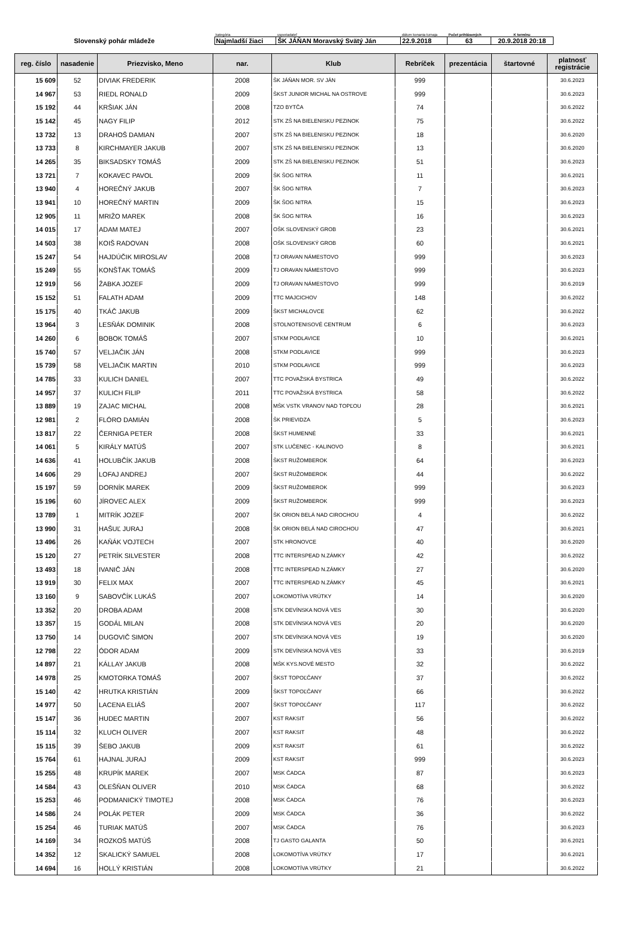| | kategória | usporiadateľ | dátum konania turnaja | Počet prihlásených | K termínu |
| Slovenský pohár mládeže | Najmladší žiaci | ŠK JÁŇAN Moravský Svätý Ján | 22.9.2018 | 63 | 20.9.2018 20:18 |
| reg. číslo | nasadenie | Priezvisko, Meno | nar. | Klub | Rebríček | prezentácia | štartovné | platnosť registrácie |
| --- | --- | --- | --- | --- | --- | --- | --- | --- |
| 15 609 | 52 | DIVIAK FREDERIK | 2008 | ŠK JÁŇAN MOR. SV JÁN | 999 | | | 30.6.2023 |
| 14 967 | 53 | RIEDL RONALD | 2009 | ŠKST JUNIOR MICHAL NA OSTROVE | 999 | | | 30.6.2023 |
| 15 192 | 44 | KRŠIAK JÁN | 2008 | TZO BYTČA | 74 | | | 30.6.2022 |
| 15 142 | 45 | NAGY FILIP | 2012 | STK ZŠ NA BIELENISKU PEZINOK | 75 | | | 30.6.2022 |
| 13 732 | 13 | DRAHOŠ DAMIAN | 2007 | STK ZŠ NA BIELENISKU PEZINOK | 18 | | | 30.6.2020 |
| 13 733 | 8 | KIRCHMAYER JAKUB | 2007 | STK ZŠ NA BIELENISKU PEZINOK | 13 | | | 30.6.2020 |
| 14 265 | 35 | BIKSADSKY TOMÁŠ | 2009 | STK ZŠ NA BIELENISKU PEZINOK | 51 | | | 30.6.2023 |
| 13 721 | 7 | KOKAVEC PAVOL | 2009 | ŠK ŠOG NITRA | 11 | | | 30.6.2021 |
| 13 940 | 4 | HOREČNÝ JAKUB | 2007 | ŠK ŠOG NITRA | 7 | | | 30.6.2023 |
| 13 941 | 10 | HOREČNÝ MARTIN | 2009 | ŠK ŠOG NITRA | 15 | | | 30.6.2023 |
| 12 905 | 11 | MRIŽO MAREK | 2008 | ŠK ŠOG NITRA | 16 | | | 30.6.2023 |
| 14 015 | 17 | ADAM MATEJ | 2007 | OŠK SLOVENSKÝ GROB | 23 | | | 30.6.2021 |
| 14 503 | 38 | KOIŠ RADOVAN | 2008 | OŠK SLOVENSKÝ GROB | 60 | | | 30.6.2021 |
| 15 247 | 54 | HAJDÚČIK MIROSLAV | 2008 | TJ ORAVAN NÁMESTOVO | 999 | | | 30.6.2023 |
| 15 249 | 55 | KONŠŤAK TOMÁŠ | 2009 | TJ ORAVAN NÁMESTOVO | 999 | | | 30.6.2023 |
| 12 919 | 56 | ŽABKA JOZEF | 2009 | TJ ORAVAN NÁMESTOVO | 999 | | | 30.6.2019 |
| 15 152 | 51 | FALATH ADAM | 2009 | TTC MAJCICHOV | 148 | | | 30.6.2022 |
| 15 175 | 40 | TKÁČ JAKUB | 2009 | ŠKST MICHALOVCE | 62 | | | 30.6.2022 |
| 13 964 | 3 | LESŇÁK DOMINIK | 2008 | STOLNOTENISOVÉ CENTRUM | 6 | | | 30.6.2023 |
| 14 260 | 6 | BOBOK TOMÁŠ | 2007 | STKM PODLAVICE | 10 | | | 30.6.2021 |
| 15 740 | 57 | VELJAČIK JÁN | 2008 | STKM PODLAVICE | 999 | | | 30.6.2023 |
| 15 739 | 58 | VELJAČIK MARTIN | 2010 | STKM PODLAVICE | 999 | | | 30.6.2023 |
| 14 785 | 33 | KULICH DANIEL | 2007 | TTC POVAŽSKÁ BYSTRICA | 49 | | | 30.6.2022 |
| 14 957 | 37 | KULICH FILIP | 2011 | TTC POVAŽSKÁ BYSTRICA | 58 | | | 30.6.2022 |
| 13 889 | 19 | ZAJAC MICHAL | 2008 | MŠK VSTK VRANOV NAD TOPĽOU | 28 | | | 30.6.2021 |
| 12 981 | 2 | FLÓRO DAMIÁN | 2008 | ŠK PRIEVIDZA | 5 | | | 30.6.2023 |
| 13 817 | 22 | ČERNIGA PETER | 2008 | ŠKST HUMENNÉ | 33 | | | 30.6.2021 |
| 14 061 | 5 | KIRÁLY MATÚŠ | 2007 | STK LUČENEC - KALINOVO | 8 | | | 30.6.2021 |
| 14 636 | 41 | HOLUBČÍK JAKUB | 2008 | ŠKST RUŽOMBEROK | 64 | | | 30.6.2023 |
| 14 606 | 29 | LOFAJ ANDREJ | 2007 | ŠKST RUŽOMBEROK | 44 | | | 30.6.2022 |
| 15 197 | 59 | DORNÍK MAREK | 2009 | ŠKST RUŽOMBEROK | 999 | | | 30.6.2023 |
| 15 196 | 60 | JÍROVEC ALEX | 2009 | ŠKST RUŽOMBEROK | 999 | | | 30.6.2023 |
| 13 789 | 1 | MITRÍK JOZEF | 2007 | ŠK ORION BELÁ NAD CIROCHOU | 4 | | | 30.6.2022 |
| 13 990 | 31 | HAŠUĽ JURAJ | 2008 | ŠK ORION BELÁ NAD CIROCHOU | 47 | | | 30.6.2021 |
| 13 496 | 26 | KAŇÁK VOJTECH | 2007 | STK HRONOVCE | 40 | | | 30.6.2020 |
| 15 120 | 27 | PETRÍK SILVESTER | 2008 | TTC INTERSPEAD N.ZÁMKY | 42 | | | 30.6.2022 |
| 13 493 | 18 | IVANIČ JÁN | 2008 | TTC INTERSPEAD N.ZÁMKY | 27 | | | 30.6.2020 |
| 13 919 | 30 | FELIX MAX | 2007 | TTC INTERSPEAD N.ZÁMKY | 45 | | | 30.6.2021 |
| 13 160 | 9 | SABOVČÍK LUKÁŠ | 2007 | LOKOMOTÍVA VRÚTKY | 14 | | | 30.6.2020 |
| 13 352 | 20 | DROBA ADAM | 2008 | STK DEVÍNSKA NOVÁ VES | 30 | | | 30.6.2020 |
| 13 357 | 15 | GODÁL MILAN | 2008 | STK DEVÍNSKA NOVÁ VES | 20 | | | 30.6.2020 |
| 13 750 | 14 | DUGOVIČ SIMON | 2007 | STK DEVÍNSKA NOVÁ VES | 19 | | | 30.6.2020 |
| 12 798 | 22 | ÓDOR ADAM | 2009 | STK DEVÍNSKA NOVÁ VES | 33 | | | 30.6.2019 |
| 14 897 | 21 | KÁLLAY JAKUB | 2008 | MŠK KYS.NOVÉ MESTO | 32 | | | 30.6.2022 |
| 14 978 | 25 | KMOTORKA TOMÁŠ | 2007 | ŠKST TOPOĽČANY | 37 | | | 30.6.2022 |
| 15 140 | 42 | HRUTKA KRISTIÁN | 2009 | ŠKST TOPOĽČANY | 66 | | | 30.6.2022 |
| 14 977 | 50 | LACENA ELIÁŠ | 2007 | ŠKST TOPOĽČANY | 117 | | | 30.6.2022 |
| 15 147 | 36 | HUDEC MARTIN | 2007 | KST RAKSIT | 56 | | | 30.6.2022 |
| 15 114 | 32 | KLUCH OLIVER | 2007 | KST RAKSIT | 48 | | | 30.6.2022 |
| 15 115 | 39 | ŠEBO JAKUB | 2009 | KST RAKSIT | 61 | | | 30.6.2022 |
| 15 764 | 61 | HAJNAL JURAJ | 2009 | KST RAKSIT | 999 | | | 30.6.2023 |
| 15 255 | 48 | KRUPÍK MAREK | 2007 | MSK ČADCA | 87 | | | 30.6.2023 |
| 14 584 | 43 | OLEŠŇAN OLIVER | 2010 | MSK ČADCA | 68 | | | 30.6.2022 |
| 15 253 | 46 | PODMANICKÝ TIMOTEJ | 2008 | MSK ČADCA | 76 | | | 30.6.2023 |
| 14 586 | 24 | POLÁK PETER | 2009 | MSK ČADCA | 36 | | | 30.6.2022 |
| 15 254 | 46 | TURIAK MATÚŠ | 2007 | MSK ČADCA | 76 | | | 30.6.2023 |
| 14 169 | 34 | ROZKOŠ MATÚŠ | 2008 | TJ GASTO GALANTA | 50 | | | 30.6.2021 |
| 14 352 | 12 | SKALICKÝ SAMUEL | 2008 | LOKOMOTÍVA VRÚTKY | 17 | | | 30.6.2021 |
| 14 694 | 16 | HOLLÝ KRISTIÁN | 2008 | LOKOMOTÍVA VRÚTKY | 21 | | | 30.6.2022 |